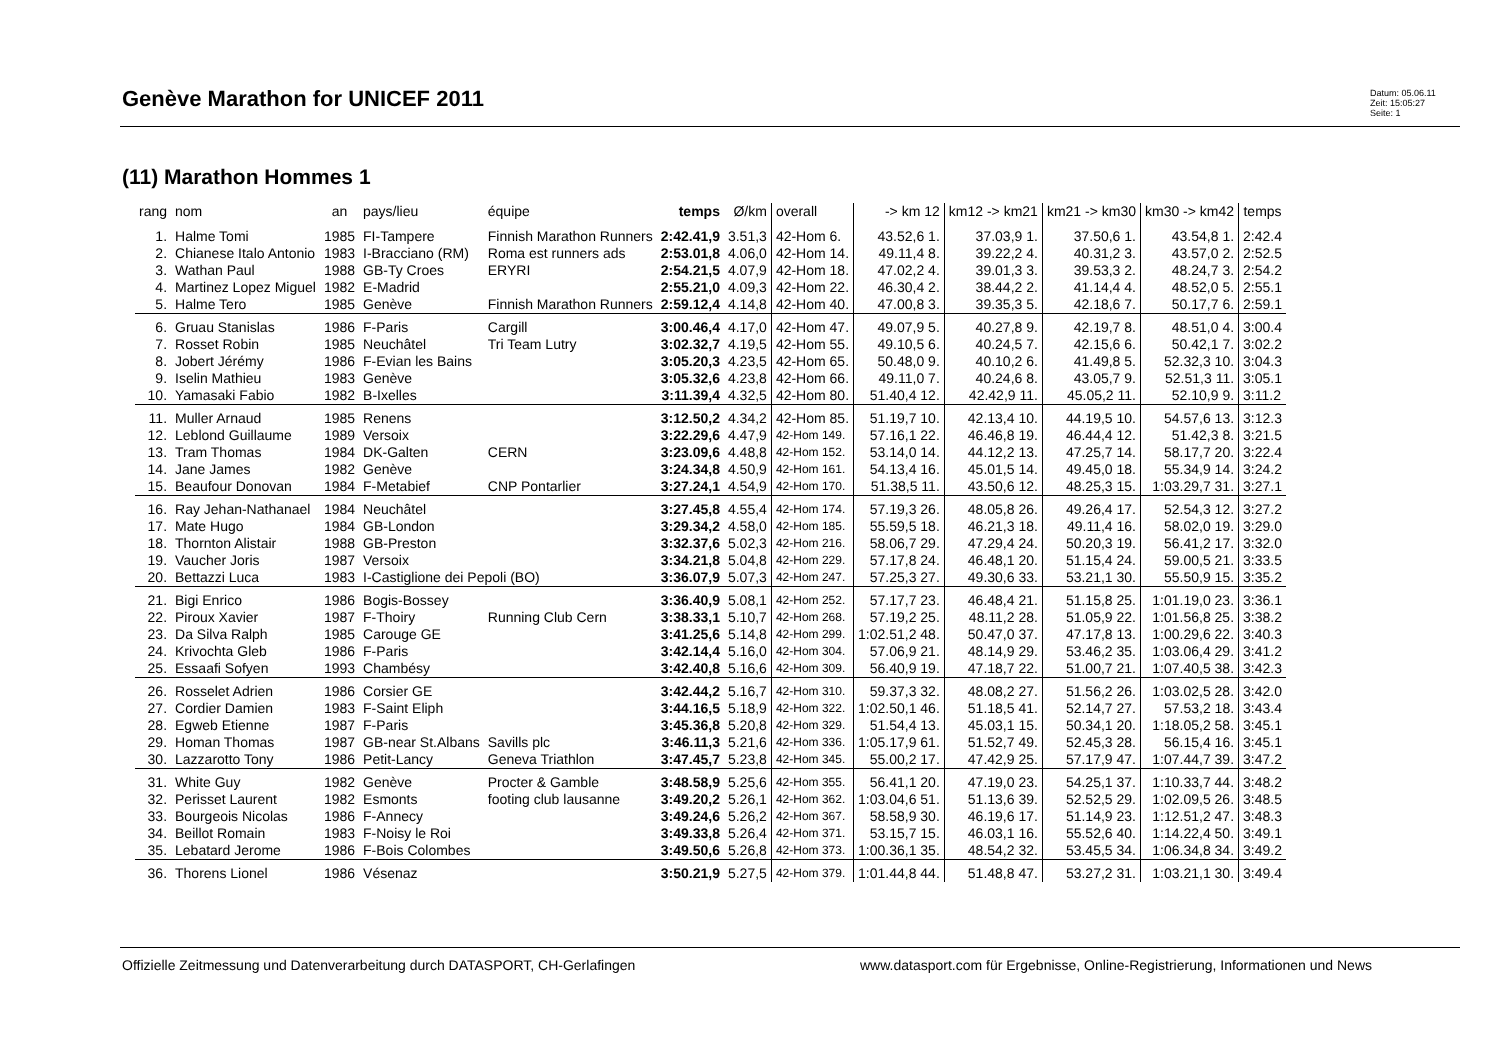Genève Marathon for UNICEF 2011
Datum: 05.06.11
Zeit: 15:05:27
Seite: 1
(11) Marathon Hommes 1
| rang | nom | an | pays/lieu | équipe | temps | Ø/km | overall | -> km 12 | km12 -> km21 | km21 -> km30 | km30 -> km42 | temps |
| --- | --- | --- | --- | --- | --- | --- | --- | --- | --- | --- | --- | --- |
| 1. | Halme Tomi | 1985 | FI-Tampere | Finnish Marathon Runners | 2:42.41,9 | 3.51,3 | 42-Hom 6. | 43.52,6 1. | 37.03,9 1. | 37.50,6 1. | 43.54,8 1. | 2:42.4 |
| 2. | Chianese Italo Antonio | 1983 | I-Bracciano (RM) | Roma est runners ads | 2:53.01,8 | 4.06,0 | 42-Hom 14. | 49.11,4 8. | 39.22,2 4. | 40.31,2 3. | 43.57,0 2. | 2:52.5 |
| 3. | Wathan Paul | 1988 | GB-Ty Croes | ERYRI | 2:54.21,5 | 4.07,9 | 42-Hom 18. | 47.02,2 4. | 39.01,3 3. | 39.53,3 2. | 48.24,7 3. | 2:54.2 |
| 4. | Martinez Lopez Miguel | 1982 | E-Madrid | | 2:55.21,0 | 4.09,3 | 42-Hom 22. | 46.30,4 2. | 38.44,2 2. | 41.14,4 4. | 48.52,0 5. | 2:55.1 |
| 5. | Halme Tero | 1985 | Genève | Finnish Marathon Runners | 2:59.12,4 | 4.14,8 | 42-Hom 40. | 47.00,8 3. | 39.35,3 5. | 42.18,6 7. | 50.17,7 6. | 2:59.1 |
| 6. | Gruau Stanislas | 1986 | F-Paris | Cargill | 3:00.46,4 | 4.17,0 | 42-Hom 47. | 49.07,9 5. | 40.27,8 9. | 42.19,7 8. | 48.51,0 4. | 3:00.4 |
| 7. | Rosset Robin | 1985 | Neuchâtel | Tri Team Lutry | 3:02.32,7 | 4.19,5 | 42-Hom 55. | 49.10,5 6. | 40.24,5 7. | 42.15,6 6. | 50.42,1 7. | 3:02.2 |
| 8. | Jobert Jérémy | 1986 | F-Evian les Bains | | 3:05.20,3 | 4.23,5 | 42-Hom 65. | 50.48,0 9. | 40.10,2 6. | 41.49,8 5. | 52.32,3 10. | 3:04.3 |
| 9. | Iselin Mathieu | 1983 | Genève | | 3:05.32,6 | 4.23,8 | 42-Hom 66. | 49.11,0 7. | 40.24,6 8. | 43.05,7 9. | 52.51,3 11. | 3:05.1 |
| 10. | Yamasaki Fabio | 1982 | B-Ixelles | | 3:11.39,4 | 4.32,5 | 42-Hom 80. | 51.40,4 12. | 42.42,9 11. | 45.05,2 11. | 52.10,9 9. | 3:11.2 |
| 11. | Muller Arnaud | 1985 | Renens | | 3:12.50,2 | 4.34,2 | 42-Hom 85. | 51.19,7 10. | 42.13,4 10. | 44.19,5 10. | 54.57,6 13. | 3:12.3 |
| 12. | Leblond Guillaume | 1989 | Versoix | | 3:22.29,6 | 4.47,9 | 42-Hom 149. | 57.16,1 22. | 46.46,8 19. | 46.44,4 12. | 51.42,3 8. | 3:21.5 |
| 13. | Tram Thomas | 1984 | DK-Galten | CERN | 3:23.09,6 | 4.48,8 | 42-Hom 152. | 53.14,0 14. | 44.12,2 13. | 47.25,7 14. | 58.17,7 20. | 3:22.4 |
| 14. | Jane James | 1982 | Genève | | 3:24.34,8 | 4.50,9 | 42-Hom 161. | 54.13,4 16. | 45.01,5 14. | 49.45,0 18. | 55.34,9 14. | 3:24.2 |
| 15. | Beaufour Donovan | 1984 | F-Metabief | CNP Pontarlier | 3:27.24,1 | 4.54,9 | 42-Hom 170. | 51.38,5 11. | 43.50,6 12. | 48.25,3 15. | 1:03.29,7 31. | 3:27.1 |
| 16. | Ray Jehan-Nathanael | 1984 | Neuchâtel | | 3:27.45,8 | 4.55,4 | 42-Hom 174. | 57.19,3 26. | 48.05,8 26. | 49.26,4 17. | 52.54,3 12. | 3:27.2 |
| 17. | Mate Hugo | 1984 | GB-London | | 3:29.34,2 | 4.58,0 | 42-Hom 185. | 55.59,5 18. | 46.21,3 18. | 49.11,4 16. | 58.02,0 19. | 3:29.0 |
| 18. | Thornton Alistair | 1988 | GB-Preston | | 3:32.37,6 | 5.02,3 | 42-Hom 216. | 58.06,7 29. | 47.29,4 24. | 50.20,3 19. | 56.41,2 17. | 3:32.0 |
| 19. | Vaucher Joris | 1987 | Versoix | | 3:34.21,8 | 5.04,8 | 42-Hom 229. | 57.17,8 24. | 46.48,1 20. | 51.15,4 24. | 59.00,5 21. | 3:33.5 |
| 20. | Bettazzi Luca | 1983 | I-Castiglione dei Pepoli (BO) | | 3:36.07,9 | 5.07,3 | 42-Hom 247. | 57.25,3 27. | 49.30,6 33. | 53.21,1 30. | 55.50,9 15. | 3:35.2 |
| 21. | Bigi Enrico | 1986 | Bogis-Bossey | | 3:36.40,9 | 5.08,1 | 42-Hom 252. | 57.17,7 23. | 46.48,4 21. | 51.15,8 25. | 1:01.19,0 23. | 3:36.1 |
| 22. | Piroux Xavier | 1987 | F-Thoiry | Running Club Cern | 3:38.33,1 | 5.10,7 | 42-Hom 268. | 57.19,2 25. | 48.11,2 28. | 51.05,9 22. | 1:01.56,8 25. | 3:38.2 |
| 23. | Da Silva Ralph | 1985 | Carouge GE | | 3:41.25,6 | 5.14,8 | 42-Hom 299. | 1:02.51,2 48. | 50.47,0 37. | 47.17,8 13. | 1:00.29,6 22. | 3:40.3 |
| 24. | Krivochta Gleb | 1986 | F-Paris | | 3:42.14,4 | 5.16,0 | 42-Hom 304. | 57.06,9 21. | 48.14,9 29. | 53.46,2 35. | 1:03.06,4 29. | 3:41.2 |
| 25. | Essaafi Sofyen | 1993 | Chambésy | | 3:42.40,8 | 5.16,6 | 42-Hom 309. | 56.40,9 19. | 47.18,7 22. | 51.00,7 21. | 1:07.40,5 38. | 3:42.3 |
| 26. | Rosselet Adrien | 1986 | Corsier GE | | 3:42.44,2 | 5.16,7 | 42-Hom 310. | 59.37,3 32. | 48.08,2 27. | 51.56,2 26. | 1:03.02,5 28. | 3:42.0 |
| 27. | Cordier Damien | 1983 | F-Saint Eliph | | 3:44.16,5 | 5.18,9 | 42-Hom 322. | 1:02.50,1 46. | 51.18,5 41. | 52.14,7 27. | 57.53,2 18. | 3:43.4 |
| 28. | Egweb Etienne | 1987 | F-Paris | | 3:45.36,8 | 5.20,8 | 42-Hom 329. | 51.54,4 13. | 45.03,1 15. | 50.34,1 20. | 1:18.05,2 58. | 3:45.1 |
| 29. | Homan Thomas | 1987 | GB-near St.Albans | Savills plc | 3:46.11,3 | 5.21,6 | 42-Hom 336. | 1:05.17,9 61. | 51.52,7 49. | 52.45,3 28. | 56.15,4 16. | 3:45.1 |
| 30. | Lazzarotto Tony | 1986 | Petit-Lancy | Geneva Triathlon | 3:47.45,7 | 5.23,8 | 42-Hom 345. | 55.00,2 17. | 47.42,9 25. | 57.17,9 47. | 1:07.44,7 39. | 3:47.2 |
| 31. | White Guy | 1982 | Genève | Procter & Gamble | 3:48.58,9 | 5.25,6 | 42-Hom 355. | 56.41,1 20. | 47.19,0 23. | 54.25,1 37. | 1:10.33,7 44. | 3:48.2 |
| 32. | Perisset Laurent | 1982 | Esmonts | footing club lausanne | 3:49.20,2 | 5.26,1 | 42-Hom 362. | 1:03.04,6 51. | 51.13,6 39. | 52.52,5 29. | 1:02.09,5 26. | 3:48.5 |
| 33. | Bourgeois Nicolas | 1986 | F-Annecy | | 3:49.24,6 | 5.26,2 | 42-Hom 367. | 58.58,9 30. | 46.19,6 17. | 51.14,9 23. | 1:12.51,2 47. | 3:48.3 |
| 34. | Beillot Romain | 1983 | F-Noisy le Roi | | 3:49.33,8 | 5.26,4 | 42-Hom 371. | 53.15,7 15. | 46.03,1 16. | 55.52,6 40. | 1:14.22,4 50. | 3:49.1 |
| 35. | Lebatard Jerome | 1986 | F-Bois Colombes | | 3:49.50,6 | 5.26,8 | 42-Hom 373. | 1:00.36,1 35. | 48.54,2 32. | 53.45,5 34. | 1:06.34,8 34. | 3:49.2 |
| 36. | Thorens Lionel | 1986 | Vésenaz | | 3:50.21,9 | 5.27,5 | 42-Hom 379. | 1:01.44,8 44. | 51.48,8 47. | 53.27,2 31. | 1:03.21,1 30. | 3:49.4 |
Offizielle Zeitmessung und Datenverarbeitung durch DATASPORT, CH-Gerlafingen
www.datasport.com für Ergebnisse, Online-Registrierung, Informationen und News